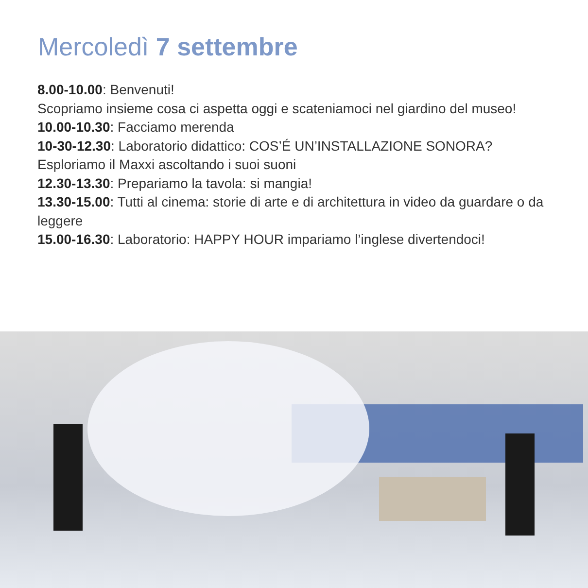Mercoledì 7 settembre
8.00-10.00: Benvenuti!
Scopriamo insieme cosa ci aspetta oggi e scateniamoci nel giardino del museo!
10.00-10.30: Facciamo merenda
10-30-12.30: Laboratorio didattico: COS’É UN’INSTALLAZIONE SONORA?
Esploriamo il Maxxi ascoltando i suoi suoni
12.30-13.30: Prepariamo la tavola: si mangia!
13.30-15.00: Tutti al cinema: storie di arte e di architettura in video da guardare o da leggere
15.00-16.30: Laboratorio: HAPPY HOUR impariamo l’inglese divertendoci!